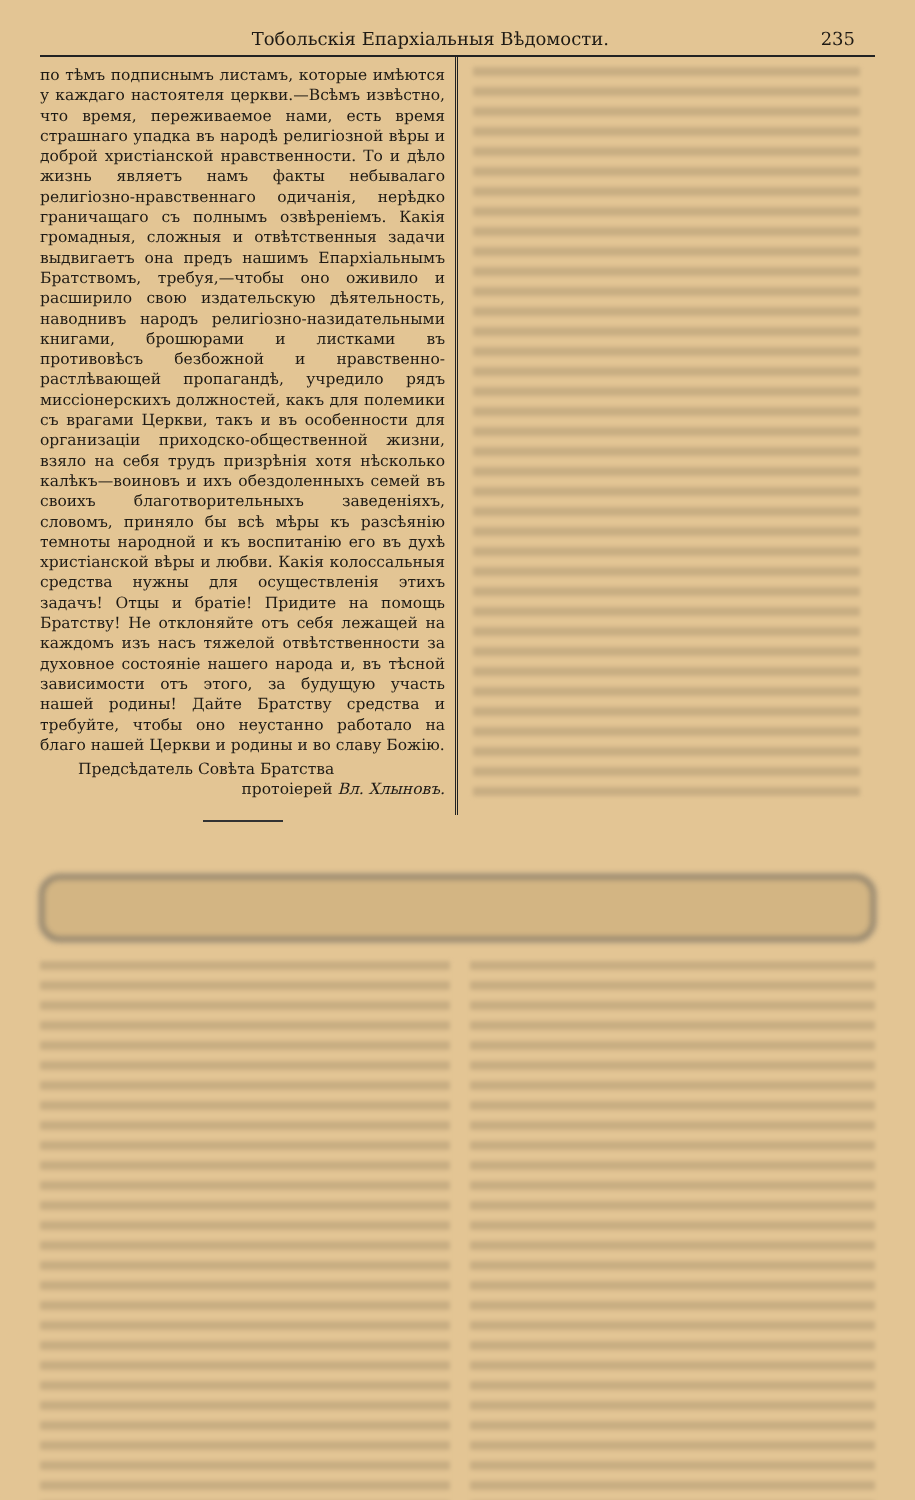Тобольскія Епархіальныя Вѣдомости. 235
по тѣмъ подписнымъ листамъ, которые имѣются у каждаго настоятеля церкви.—Всѣмъ извѣстно, что время, переживаемое нами, есть время страшнаго упадка въ народѣ религіозной вѣры и доброй христіанской нравственности. То и дѣло жизнь являетъ намъ факты небывалаго религіозно-нравственнаго одичанія, нерѣдко граничащаго съ полнымъ озвѣреніемъ. Какія громадныя, сложныя и отвѣтственныя задачи выдвигаетъ она предъ нашимъ Епархіальнымъ Братствомъ, требуя,—чтобы оно оживило и расширило свою издательскую дѣятельность, наводнивъ народъ религіозно-назидательными книгами, брошюрами и листками въ противовѣсъ безбожной и нравственно-растлѣвающей пропагандѣ, учредило рядъ миссіонерскихъ должностей, какъ для полемики съ врагами Церкви, такъ и въ особенности для организаціи приходско-общественной жизни, взяло на себя трудъ призрѣнія хотя нѣсколько калѣкъ—воиновъ и ихъ обездоленныхъ семей въ своихъ благотворительныхъ заведеніяхъ, словомъ, приняло бы всѣ мѣры къ разсѣянію темноты народной и къ воспитанію его въ духѣ христіанской вѣры и любви. Какія колоссальныя средства нужны для осуществленія этихъ задачъ! Отцы и братіе! Придите на помощь Братству! Не отклоняйте отъ себя лежащей на каждомъ изъ насъ тяжелой отвѣтственности за духовное состояніе нашего народа и, въ тѣсной зависимости отъ этого, за будущую участь нашей родины! Дайте Братству средства и требуйте, чтобы оно неустанно работало на благо нашей Церкви и родины и во славу Божію.
Предсѣдатель Совѣта Братства
протоіерей Вл. Хлыновъ.